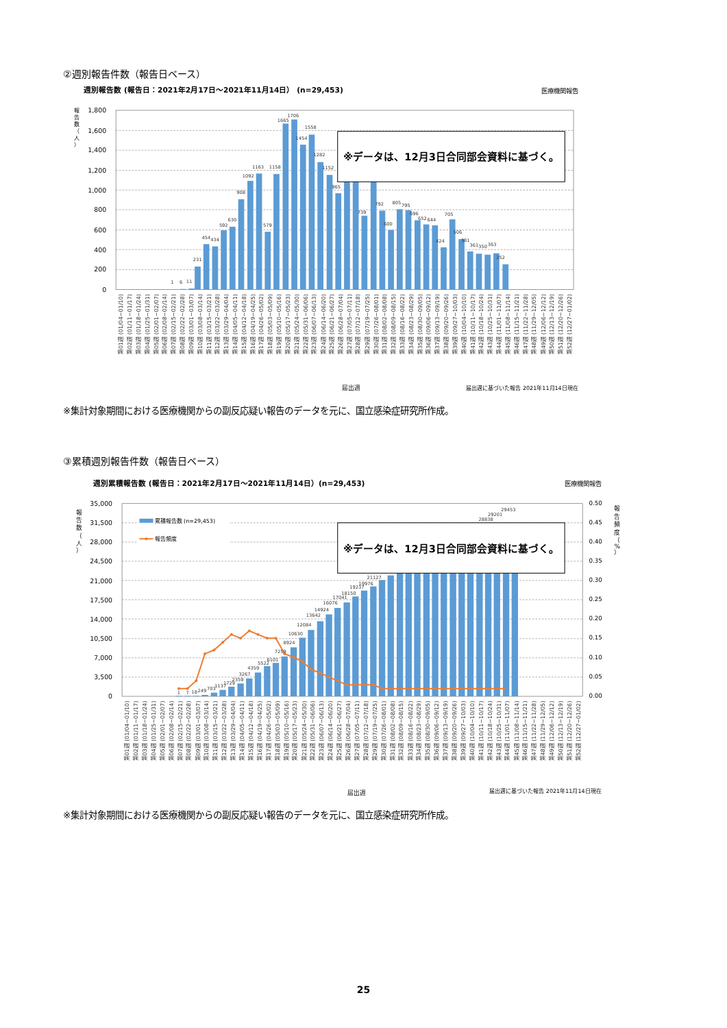②週別報告件数（報告日ベース）
週別報告数 (報告日：2021年2月17日～2021年11月14日） (n=29,453)
医療機関報告
報
告
数
（
人
）
1,800
1,600
1,400
1,200
1,000
800
600
400
200
0
1
6
11
231
454
434
592
630
908
1092
1163
579
1158
1665
1706
1454
1558
1282
1152
965
739
792
600
805
795
696
652
644
424
705
506
381
361
350
363
252
※データは、12月3日合同部会資料に基づく。
第01週 (01/04~01/10)
第02週 (01/11~01/17)
第03週 (01/18~01/24)
第04週 (01/25~01/31)
第05週 (02/01~02/07)
第06週 (02/08~02/14)
第07週 (02/15~02/21)
第08週 (02/22~02/28)
第09週 (03/01~03/07)
第10週 (03/08~03/14)
第11週 (03/15~03/21)
第12週 (03/22~03/28)
第13週 (03/29~04/04)
第14週 (04/05~04/11)
第15週 (04/12~04/18)
第16週 (04/19~04/25)
第17週 (04/26~05/02)
第18週 (05/03~05/09)
第19週 (05/10~05/16)
第20週 (05/17~05/23)
第21週 (05/24~05/30)
第22週 (05/31~06/06)
第23週 (06/07~06/13)
第24週 (06/14~06/20)
第25週 (06/21~06/27)
第26週 (06/28~07/04)
第27週 (07/05~07/11)
第28週 (07/12~07/18)
第29週 (07/19~07/25)
第30週 (07/26~08/01)
第31週 (08/02~08/08)
第32週 (08/09~08/15)
第33週 (08/16~08/22)
第34週 (08/23~08/29)
第35週 (08/30~09/05)
第36週 (09/06~09/12)
第37週 (09/13~09/19)
第38週 (09/20~09/26)
第39週 (09/27~10/03)
第40週 (10/04~10/10)
第41週 (10/11~10/17)
第42週 (10/18~10/24)
第43週 (10/25~10/31)
第44週 (11/01~11/07)
第45週 (11/08~11/14)
第46週 (11/15~11/21)
第47週 (11/22~11/28)
第48週 (11/29~12/05)
第49週 (12/06~12/12)
第50週 (12/13~12/19)
第51週 (12/20~12/26)
第52週 (12/27~01/02)
届出週
届出週に基づいた報告 2021年11月14日現在
※集計対象期間における医療機関からの副反応疑い報告のデータを元に、国立感染症研究所作成。
③累積週別報告件数（報告日ベース）
週別累積報告数 (報告日：2021年2月17日～2021年11月14日）(n=29,453)
医療機関報告
報
告
数
（
人
）
報
告
頻
度
（
%
）
35,000
31,500
28,000
24,500
21,000
17,500
14,000
10,500
7,000
3,500
0
0.50
0.45
0.40
0.35
0.30
0.25
0.20
0.15
0.10
0.05
0.00
累積報告数 (n=29,453)
報告頻度
1
7
18
249
703
1137
1729
2359
3267
4359
5522
6101
7259
8924
10630
12084
13642
14924
16076
17041
18150
19237
19976
21127
28838
29201
29453
※データは、12月3日合同部会資料に基づく。
第01週 (01/04~01/10)
第02週 (01/11~01/17)
第03週 (01/18~01/24)
第04週 (01/25~01/31)
第05週 (02/01~02/07)
第06週 (02/08~02/14)
第07週 (02/15~02/21)
第08週 (02/22~02/28)
第09週 (03/01~03/07)
第10週 (03/08~03/14)
第11週 (03/15~03/21)
第12週 (03/22~03/28)
第13週 (03/29~04/04)
第14週 (04/05~04/11)
第15週 (04/12~04/18)
第16週 (04/19~04/25)
第17週 (04/26~05/02)
第18週 (05/03~05/09)
第19週 (05/10~05/16)
第20週 (05/17~05/23)
第21週 (05/24~05/30)
第22週 (05/31~06/06)
第23週 (06/07~06/13)
第24週 (06/14~06/20)
第25週 (06/21~06/27)
第26週 (06/28~07/04)
第27週 (07/05~07/11)
第28週 (07/12~07/18)
第29週 (07/19~07/25)
第30週 (07/26~08/01)
第31週 (08/02~08/08)
第32週 (08/09~08/15)
第33週 (08/16~08/22)
第34週 (08/23~08/29)
第35週 (08/30~09/05)
第36週 (09/06~09/12)
第37週 (09/13~09/19)
第38週 (09/20~09/26)
第39週 (09/27~10/03)
第40週 (10/04~10/10)
第41週 (10/11~10/17)
第42週 (10/18~10/24)
第43週 (10/25~10/31)
第44週 (11/01~11/07)
第45週 (11/08~11/14)
第46週 (11/15~11/21)
第47週 (11/22~11/28)
第48週 (11/29~12/05)
第49週 (12/06~12/12)
第50週 (12/13~12/19)
第51週 (12/20~12/26)
第52週 (12/27~01/02)
届出週
届出週に基づいた報告 2021年11月14日現在
※集計対象期間における医療機関からの副反応疑い報告のデータを元に、国立感染症研究所作成。
25